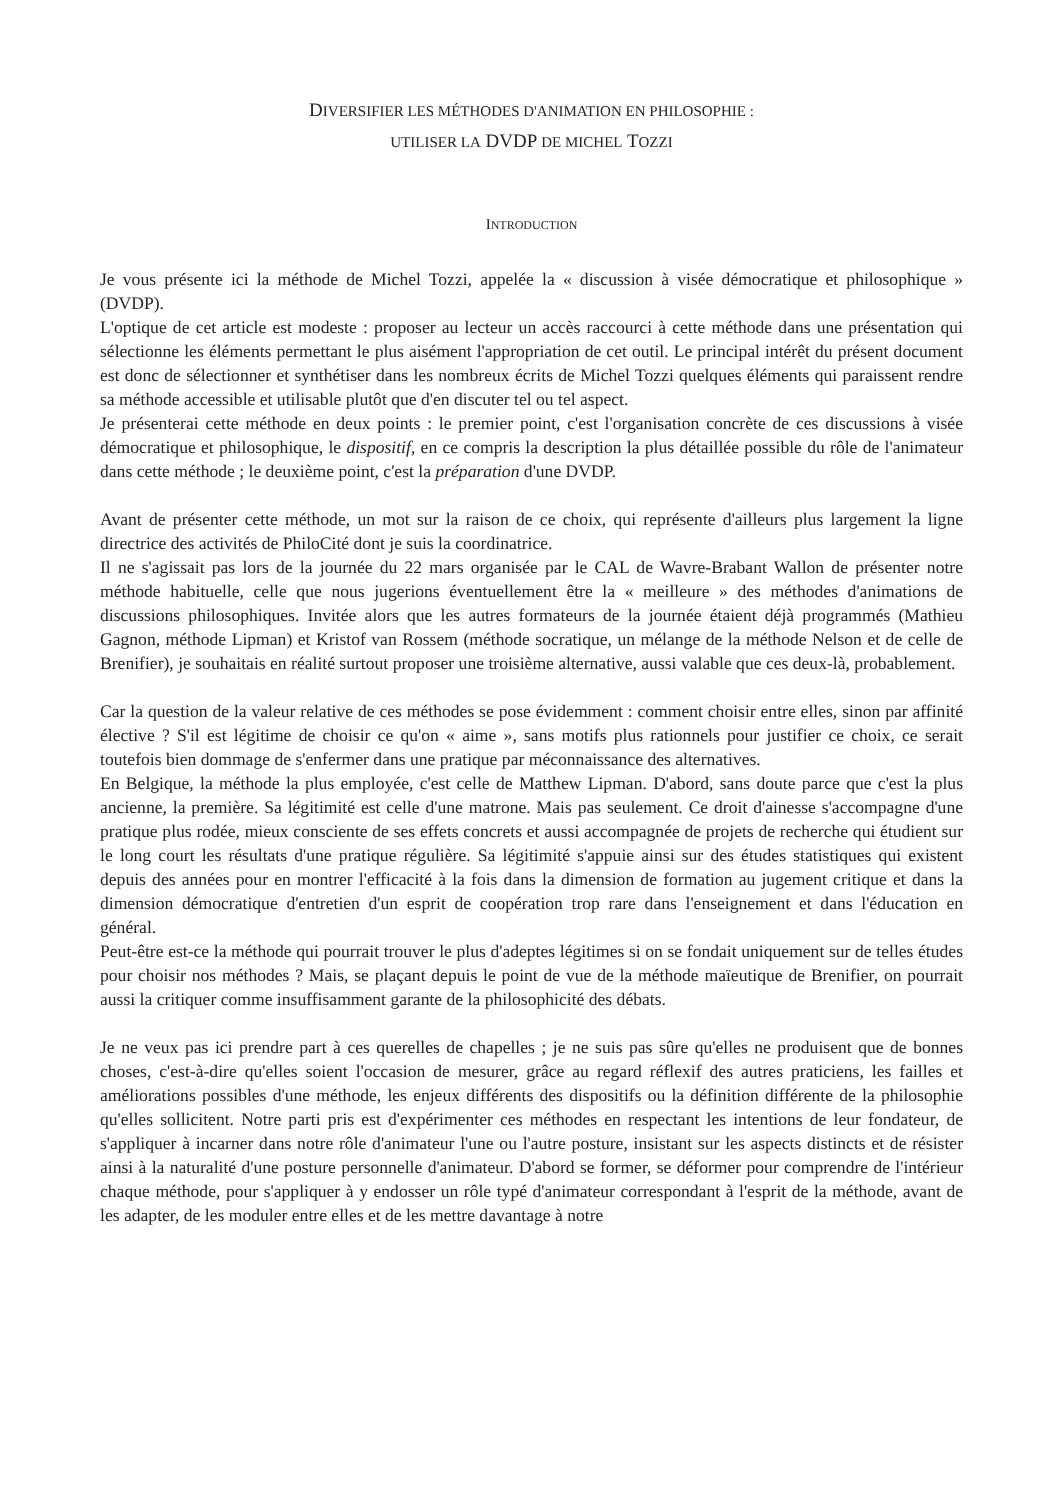DIVERSIFIER LES MÉTHODES D'ANIMATION EN PHILOSOPHIE :
UTILISER LA DVDP DE MICHEL TOZZI
INTRODUCTION
Je vous présente ici la méthode de Michel Tozzi, appelée la « discussion à visée démocratique et philosophique » (DVDP).
L'optique de cet article est modeste : proposer au lecteur un accès raccourci à cette méthode dans une présentation qui sélectionne les éléments permettant le plus aisément l'appropriation de cet outil. Le principal intérêt du présent document est donc de sélectionner et synthétiser dans les nombreux écrits de Michel Tozzi quelques éléments qui paraissent rendre sa méthode accessible et utilisable plutôt que d'en discuter tel ou tel aspect.
Je présenterai cette méthode en deux points : le premier point, c'est l'organisation concrète de ces discussions à visée démocratique et philosophique, le dispositif, en ce compris la description la plus détaillée possible du rôle de l'animateur dans cette méthode ; le deuxième point, c'est la préparation d'une DVDP.
Avant de présenter cette méthode, un mot sur la raison de ce choix, qui représente d'ailleurs plus largement la ligne directrice des activités de PhiloCité dont je suis la coordinatrice.
Il ne s'agissait pas lors de la journée du 22 mars organisée par le CAL de Wavre-Brabant Wallon de présenter notre méthode habituelle, celle que nous jugerions éventuellement être la « meilleure » des méthodes d'animations de discussions philosophiques. Invitée alors que les autres formateurs de la journée étaient déjà programmés (Mathieu Gagnon, méthode Lipman) et Kristof van Rossem (méthode socratique, un mélange de la méthode Nelson et de celle de Brenifier), je souhaitais en réalité surtout proposer une troisième alternative, aussi valable que ces deux-là, probablement.
Car la question de la valeur relative de ces méthodes se pose évidemment : comment choisir entre elles, sinon par affinité élective ? S'il est légitime de choisir ce qu'on « aime », sans motifs plus rationnels pour justifier ce choix, ce serait toutefois bien dommage de s'enfermer dans une pratique par méconnaissance des alternatives.
En Belgique, la méthode la plus employée, c'est celle de Matthew Lipman. D'abord, sans doute parce que c'est la plus ancienne, la première. Sa légitimité est celle d'une matrone. Mais pas seulement. Ce droit d'ainesse s'accompagne d'une pratique plus rodée, mieux consciente de ses effets concrets et aussi accompagnée de projets de recherche qui étudient sur le long court les résultats d'une pratique régulière. Sa légitimité s'appuie ainsi sur des études statistiques qui existent depuis des années pour en montrer l'efficacité à la fois dans la dimension de formation au jugement critique et dans la dimension démocratique d'entretien d'un esprit de coopération trop rare dans l'enseignement et dans l'éducation en général.
Peut-être est-ce la méthode qui pourrait trouver le plus d'adeptes légitimes si on se fondait uniquement sur de telles études pour choisir nos méthodes ? Mais, se plaçant depuis le point de vue de la méthode maïeutique de Brenifier, on pourrait aussi la critiquer comme insuffisamment garante de la philosophicité des débats.
Je ne veux pas ici prendre part à ces querelles de chapelles ; je ne suis pas sûre qu'elles ne produisent que de bonnes choses, c'est-à-dire qu'elles soient l'occasion de mesurer, grâce au regard réflexif des autres praticiens, les failles et améliorations possibles d'une méthode, les enjeux différents des dispositifs ou la définition différente de la philosophie qu'elles sollicitent. Notre parti pris est d'expérimenter ces méthodes en respectant les intentions de leur fondateur, de s'appliquer à incarner dans notre rôle d'animateur l'une ou l'autre posture, insistant sur les aspects distincts et de résister ainsi à la naturalité d'une posture personnelle d'animateur. D'abord se former, se déformer pour comprendre de l'intérieur chaque méthode, pour s'appliquer à y endosser un rôle typé d'animateur correspondant à l'esprit de la méthode, avant de les adapter, de les moduler entre elles et de les mettre davantage à notre